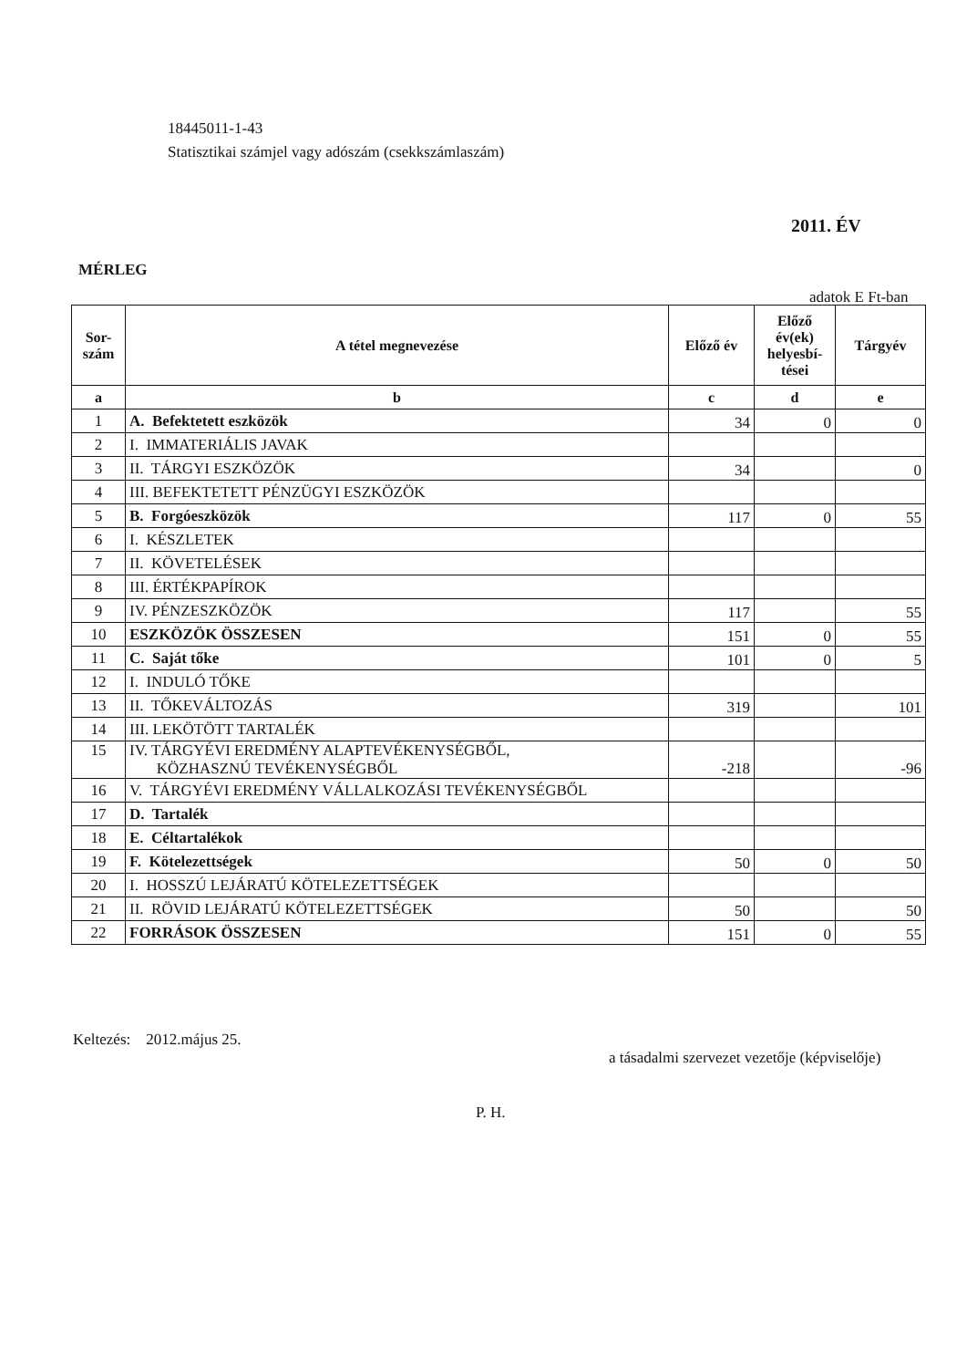18445011-1-43
Statisztikai számjel vagy adószám (csekkszámlaszám)
2011. ÉV
MÉRLEG
adatok E Ft-ban
| Sor- szám | A tétel megnevezése | Előző év | Előző év(ek) helyesbí-tései | Tárgyév |
| --- | --- | --- | --- | --- |
| a | b | c | d | e |
| 1 | A. Befektetett eszközök | 34 | 0 | 0 |
| 2 | I. IMMATERIÁLIS JAVAK | | | |
| 3 | II. TÁRGYI ESZKÖZÖK | 34 | | 0 |
| 4 | III. BEFEKTETETT PÉNZÜGYI ESZKÖZÖK | | | |
| 5 | B. Forgóeszközök | 117 | 0 | 55 |
| 6 | I. KÉSZLETEK | | | |
| 7 | II. KÖVETELÉSEK | | | |
| 8 | III. ÉRTÉKPAPÍROK | | | |
| 9 | IV. PÉNZESZKÖZÖK | 117 | | 55 |
| 10 | ESZKÖZÖK ÖSSZESEN | 151 | 0 | 55 |
| 11 | C. Saját tőke | 101 | 0 | 5 |
| 12 | I. INDULÓ TŐKE | | | |
| 13 | II. TŐKEVÁLTOZÁS | 319 | | 101 |
| 14 | III. LEKÖTÖTT TARTALÉK | | | |
| 15 | IV. TÁRGYÉVI EREDMÉNY ALAPTEVÉKENYSÉGBŐL, KÖZHASZNÚ TEVÉKENYSÉGBŐL | -218 | | -96 |
| 16 | V. TÁRGYÉVI EREDMÉNY VÁLLALKOZÁSI TEVÉKENYSÉGBŐL | | | |
| 17 | D. Tartalék | | | |
| 18 | E. Céltartalékok | | | |
| 19 | F. Kötelezettségek | 50 | 0 | 50 |
| 20 | I. HOSSZÚ LEJÁRATÚ KÖTELEZETTSÉGEK | | | |
| 21 | II. RÖVID LEJÁRATÚ KÖTELEZETTSÉGEK | 50 | | 50 |
| 22 | FORRÁSOK ÖSSZESEN | 151 | 0 | 55 |
Keltezés: 2012.május 25.
a tásadalmi szervezet vezetője (képviselője)
P. H.